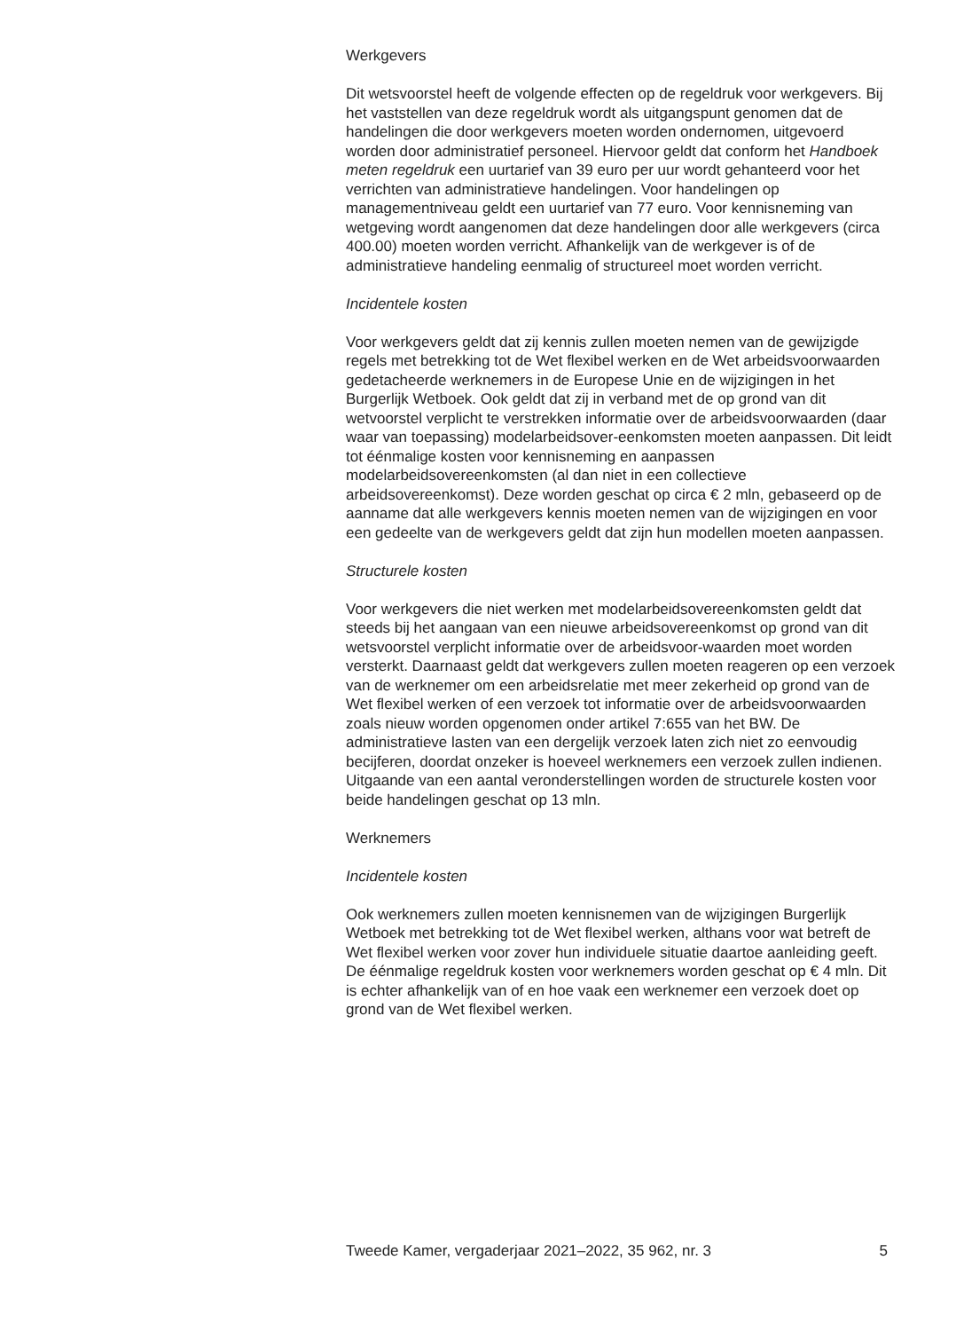Werkgevers
Dit wetsvoorstel heeft de volgende effecten op de regeldruk voor werkgevers. Bij het vaststellen van deze regeldruk wordt als uitgangspunt genomen dat de handelingen die door werkgevers moeten worden ondernomen, uitgevoerd worden door administratief personeel. Hiervoor geldt dat conform het Handboek meten regeldruk een uurtarief van 39 euro per uur wordt gehanteerd voor het verrichten van administratieve handelingen. Voor handelingen op managementniveau geldt een uurtarief van 77 euro. Voor kennisneming van wetgeving wordt aangenomen dat deze handelingen door alle werkgevers (circa 400.00) moeten worden verricht. Afhankelijk van de werkgever is of de administratieve handeling eenmalig of structureel moet worden verricht.
Incidentele kosten
Voor werkgevers geldt dat zij kennis zullen moeten nemen van de gewijzigde regels met betrekking tot de Wet flexibel werken en de Wet arbeidsvoorwaarden gedetacheerde werknemers in de Europese Unie en de wijzigingen in het Burgerlijk Wetboek. Ook geldt dat zij in verband met de op grond van dit wetvoorstel verplicht te verstrekken informatie over de arbeidsvoorwaarden (daar waar van toepassing) modelarbeidsover-eenkomsten moeten aanpassen. Dit leidt tot éénmalige kosten voor kennisneming en aanpassen modelarbeidsovereenkomsten (al dan niet in een collectieve arbeidsovereenkomst). Deze worden geschat op circa € 2 mln, gebaseerd op de aanname dat alle werkgevers kennis moeten nemen van de wijzigingen en voor een gedeelte van de werkgevers geldt dat zijn hun modellen moeten aanpassen.
Structurele kosten
Voor werkgevers die niet werken met modelarbeidsovereenkomsten geldt dat steeds bij het aangaan van een nieuwe arbeidsovereenkomst op grond van dit wetsvoorstel verplicht informatie over de arbeidsvoor-waarden moet worden versterkt. Daarnaast geldt dat werkgevers zullen moeten reageren op een verzoek van de werknemer om een arbeidsrelatie met meer zekerheid op grond van de Wet flexibel werken of een verzoek tot informatie over de arbeidsvoorwaarden zoals nieuw worden opgenomen onder artikel 7:655 van het BW. De administratieve lasten van een dergelijk verzoek laten zich niet zo eenvoudig becijferen, doordat onzeker is hoeveel werknemers een verzoek zullen indienen. Uitgaande van een aantal veronderstellingen worden de structurele kosten voor beide handelingen geschat op 13 mln.
Werknemers
Incidentele kosten
Ook werknemers zullen moeten kennisnemen van de wijzigingen Burgerlijk Wetboek met betrekking tot de Wet flexibel werken, althans voor wat betreft de Wet flexibel werken voor zover hun individuele situatie daartoe aanleiding geeft. De éénmalige regeldruk kosten voor werknemers worden geschat op € 4 mln. Dit is echter afhankelijk van of en hoe vaak een werknemer een verzoek doet op grond van de Wet flexibel werken.
Tweede Kamer, vergaderjaar 2021–2022, 35 962, nr. 3 5